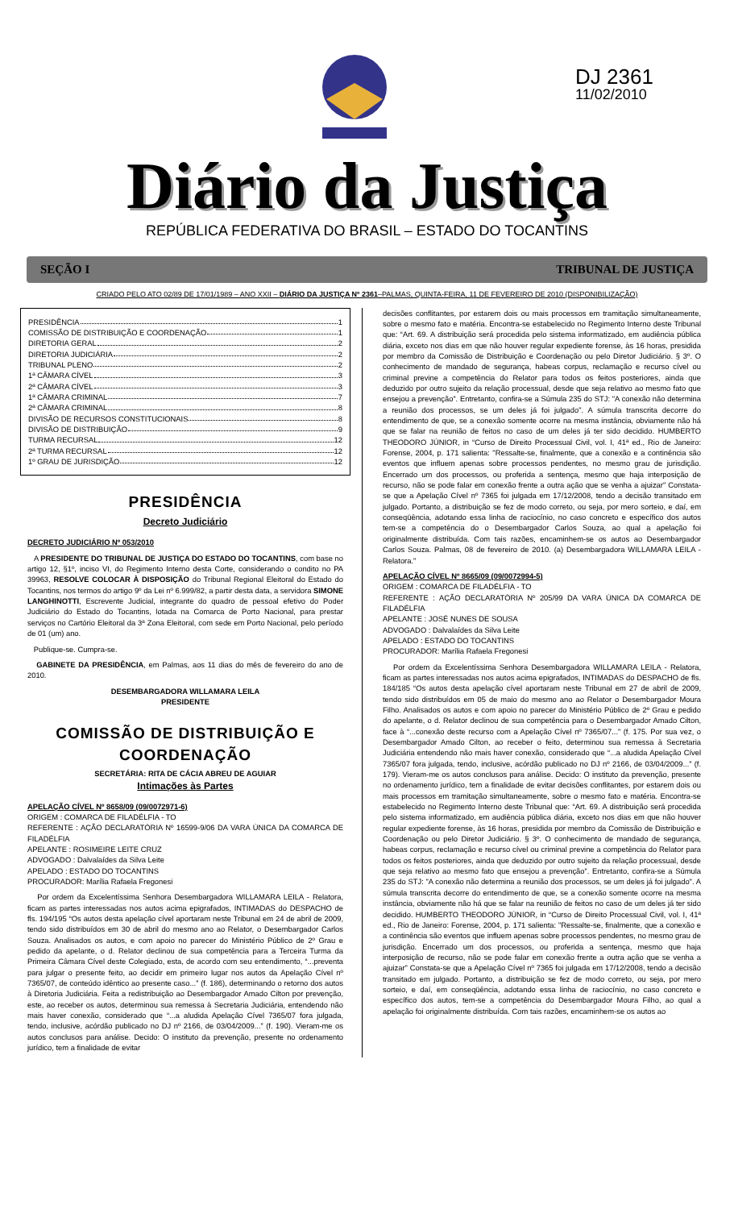DJ 2361
11/02/2010
Diário da Justiça
REPÚBLICA FEDERATIVA DO BRASIL – ESTADO DO TOCANTINS
SEÇÃO I TRIBUNAL DE JUSTIÇA
CRIADO PELO ATO 02/89 DE 17/01/1989 – ANO XXII – DIÁRIO DA JUSTIÇA Nº 2361–PALMAS, QUINTA-FEIRA, 11 DE FEVEREIRO DE 2010 (DISPONIBILIZAÇÃO)
PRESIDÊNCIA 1
COMISSÃO DE DISTRIBUIÇÃO E COORDENAÇÃO 1
DIRETORIA GERAL 2
DIRETORIA JUDICIÁRIA 2
TRIBUNAL PLENO 2
1ª CÂMARA CÍVEL 3
2ª CÂMARA CÍVEL 3
1ª CÂMARA CRIMINAL 7
2ª CÂMARA CRIMINAL 8
DIVISÃO DE RECURSOS CONSTITUCIONAIS 8
DIVISÃO DE DISTRIBUIÇÃO 9
TURMA RECURSAL 12
2ª TURMA RECURSAL 12
1º GRAU DE JURISDIÇÃO 12
PRESIDÊNCIA
Decreto Judiciário
DECRETO JUDICIÁRIO Nº 053/2010
A PRESIDENTE DO TRIBUNAL DE JUSTIÇA DO ESTADO DO TOCANTINS, com base no artigo 12, §1º, inciso VI, do Regimento Interno desta Corte, considerando o condito no PA 39963, RESOLVE COLOCAR À DISPOSIÇÃO do Tribunal Regional Eleitoral do Estado do Tocantins, nos termos do artigo 9º da Lei nº 6.999/82, a partir desta data, a servidora SIMONE LANGHINOTTI, Escrevente Judicial, integrante do quadro de pessoal efetivo do Poder Judiciário do Estado do Tocantins, lotada na Comarca de Porto Nacional, para prestar serviços no Cartório Eleitoral da 3ª Zona Eleitoral, com sede em Porto Nacional, pelo período de 01 (um) ano.
Publique-se. Cumpra-se.
GABINETE DA PRESIDÊNCIA, em Palmas, aos 11 dias do mês de fevereiro do ano de 2010.
DESEMBARGADORA WILLAMARA LEILA
PRESIDENTE
COMISSÃO DE DISTRIBUIÇÃO E COORDENAÇÃO
SECRETÁRIA: RITA DE CÁCIA ABREU DE AGUIAR
Intimações às Partes
APELAÇÃO CÍVEL Nº 8658/09 (09/0072971-6)
ORIGEM : COMARCA DE FILADÉLFIA - TO
REFERENTE : AÇÃO DECLARATÓRIA Nº 16599-9/06 DA VARA ÚNICA DA COMARCA DE FILADÉLFIA
APELANTE : ROSIMEIRE LEITE CRUZ
ADVOGADO : Dalvalaídes da Silva Leite
APELADO : ESTADO DO TOCANTINS
PROCURADOR: Marília Rafaela Fregonesi
Por ordem da Excelentíssima Senhora Desembargadora WILLAMARA LEILA - Relatora, ficam as partes interessadas nos autos acima epigrafados, INTIMADAS do DESPACHO de fls. 194/195 “Os autos desta apelação cível aportaram neste Tribunal em 24 de abril de 2009, tendo sido distribuídos em 30 de abril do mesmo ano ao Relator, o Desembargador Carlos Souza. Analisados os autos, e com apoio no parecer do Ministério Público de 2º Grau e pedido da apelante, o d. Relator declinou de sua competência para a Terceira Turma da Primeira Câmara Cível deste Colegiado, esta, de acordo com seu entendimento, “...preventa para julgar o presente feito, ao decidir em primeiro lugar nos autos da Apelação Cível nº 7365/07, de conteúdo idêntico ao presente caso...” (f. 186), determinando o retorno dos autos à Diretoria Judiciária. Feita a redistribuição ao Desembargador Amado Cilton por prevenção, este, ao receber os autos, determinou sua remessa à Secretaria Judiciária, entendendo não mais haver conexão, considerado que “...a aludida Apelação Cível 7365/07 fora julgada, tendo, inclusive, acórdão publicado no DJ nº 2166, de 03/04/2009...” (f. 190). Vieram-me os autos conclusos para análise. Decido: O instituto da prevenção, presente no ordenamento jurídico, tem a finalidade de evitar
decisões conflitantes, por estarem dois ou mais processos em tramitação simultaneamente, sobre o mesmo fato e matéria. Encontra-se estabelecido no Regimento Interno deste Tribunal que: “Art. 69. A distribuição será procedida pelo sistema informatizado, em audiência pública diária, exceto nos dias em que não houver regular expediente forense, às 16 horas, presidida por membro da Comissão de Distribuição e Coordenação ou pelo Diretor Judiciário. § 3º. O conhecimento de mandado de segurança, habeas corpus, reclamação e recurso cível ou criminal previne a competência do Relator para todos os feitos posteriores, ainda que deduzido por outro sujeito da relação processual, desde que seja relativo ao mesmo fato que ensejou a prevenção”. Entretanto, confira-se a Súmula 235 do STJ: "A conexão não determina a reunião dos processos, se um deles já foi julgado". A súmula transcrita decorre do entendimento de que, se a conexão somente ocorre na mesma instância, obviamente não há que se falar na reunião de feitos no caso de um deles já ter sido decidido. HUMBERTO THEODORO JÚNIOR, in “Curso de Direito Processual Civil, vol. I, 41ª ed., Rio de Janeiro: Forense, 2004, p. 171 salienta: "Ressalte-se, finalmente, que a conexão e a continência são eventos que influem apenas sobre processos pendentes, no mesmo grau de jurisdição. Encerrado um dos processos, ou proferida a sentença, mesmo que haja interposição de recurso, não se pode falar em conexão frente a outra ação que se venha a ajuizar" Constata-se que a Apelação Cível nº 7365 foi julgada em 17/12/2008, tendo a decisão transitado em julgado. Portanto, a distribuição se fez de modo correto, ou seja, por mero sorteio, e daí, em conseqüência, adotando essa linha de raciocínio, no caso concreto e específico dos autos tem-se a competência do o Desembargador Carlos Souza, ao qual a apelação foi originalmente distribuída. Com tais razões, encaminhem-se os autos ao Desembargador Carlos Souza. Palmas, 08 de fevereiro de 2010. (a) Desembargadora WILLAMARA LEILA - Relatora.”
APELAÇÃO CÍVEL Nº 8665/09 (09/0072994-5)
ORIGEM : COMARCA DE FILADÉLFIA - TO
REFERENTE : AÇÃO DECLARATÓRIA Nº 205/99 DA VARA ÚNICA DA COMARCA DE FILADÉLFIA
APELANTE : JOSÉ NUNES DE SOUSA
ADVOGADO : Dalvalaídes da Silva Leite
APELADO : ESTADO DO TOCANTINS
PROCURADOR: Marília Rafaela Fregonesi
Por ordem da Excelentíssima Senhora Desembargadora WILLAMARA LEILA - Relatora, ficam as partes interessadas nos autos acima epigrafados, INTIMADAS do DESPACHO de fls. 184/185 “Os autos desta apelação cível aportaram neste Tribunal em 27 de abril de 2009, tendo sido distribuídos em 05 de maio do mesmo ano ao Relator o Desembargador Moura Filho. Analisados os autos e com apoio no parecer do Ministério Público de 2º Grau e pedido do apelante, o d. Relator declinou de sua competência para o Desembargador Amado Cilton, face à “...conexão deste recurso com a Apelação Cível nº 7365/07...” (f. 175. Por sua vez, o Desembargador Amado Cilton, ao receber o feito, determinou sua remessa à Secretaria Judiciária entendendo não mais haver conexão, considerado que “...a aludida Apelação Cível 7365/07 fora julgada, tendo, inclusive, acórdão publicado no DJ nº 2166, de 03/04/2009...” (f. 179). Vieram-me os autos conclusos para análise. Decido: O instituto da prevenção, presente no ordenamento jurídico, tem a finalidade de evitar decisões conflitantes, por estarem dois ou mais processos em tramitação simultaneamente, sobre o mesmo fato e matéria. Encontra-se estabelecido no Regimento Interno deste Tribunal que: “Art. 69. A distribuição será procedida pelo sistema informatizado, em audiência pública diária, exceto nos dias em que não houver regular expediente forense, às 16 horas, presidida por membro da Comissão de Distribuição e Coordenação ou pelo Diretor Judiciário. § 3º. O conhecimento de mandado de segurança, habeas corpus, reclamação e recurso cível ou criminal previne a competência do Relator para todos os feitos posteriores, ainda que deduzido por outro sujeito da relação processual, desde que seja relativo ao mesmo fato que ensejou a prevenção”. Entretanto, confira-se a Súmula 235 do STJ: "A conexão não determina a reunião dos processos, se um deles já foi julgado". A súmula transcrita decorre do entendimento de que, se a conexão somente ocorre na mesma instância, obviamente não há que se falar na reunião de feitos no caso de um deles já ter sido decidido. HUMBERTO THEODORO JÚNIOR, in “Curso de Direito Processual Civil, vol. I, 41ª ed., Rio de Janeiro: Forense, 2004, p. 171 salienta: "Ressalte-se, finalmente, que a conexão e a continência são eventos que influem apenas sobre processos pendentes, no mesmo grau de jurisdição. Encerrado um dos processos, ou proferida a sentença, mesmo que haja interposição de recurso, não se pode falar em conexão frente a outra ação que se venha a ajuizar" Constata-se que a Apelação Cível nº 7365 foi julgada em 17/12/2008, tendo a decisão transitado em julgado. Portanto, a distribuição se fez de modo correto, ou seja, por mero sorteio, e daí, em conseqüência, adotando essa linha de raciocínio, no caso concreto e específico dos autos, tem-se a competência do Desembargador Moura Filho, ao qual a apelação foi originalmente distribuída. Com tais razões, encaminhem-se os autos ao